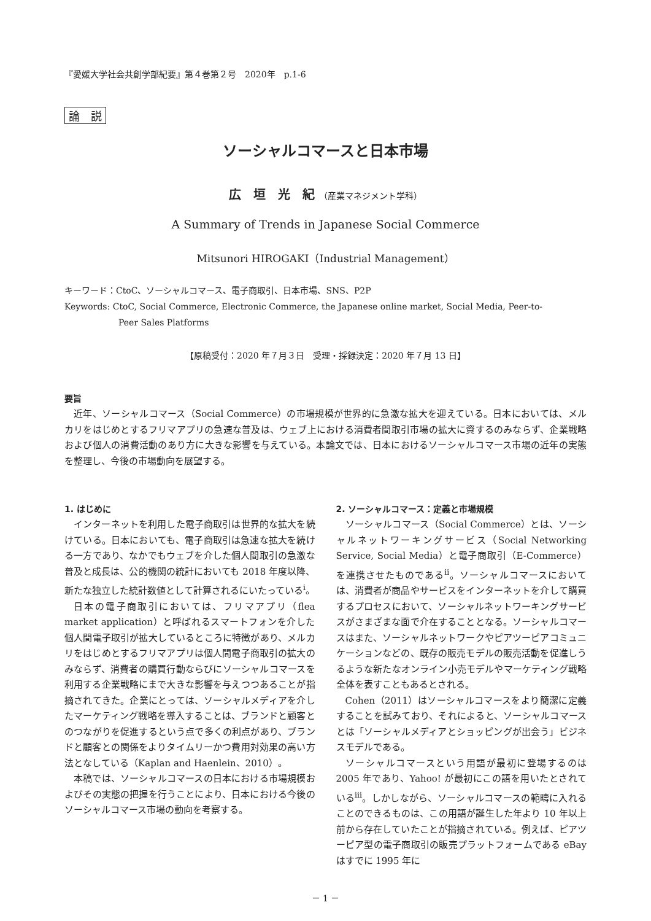『愛媛大学社会共創学部紀要』第４巻第２号　2020年　p.1-6
論　説
ソーシャルコマースと日本市場
広　垣　光　紀 （産業マネジメント学科）
A Summary of Trends in Japanese Social Commerce
Mitsunori HIROGAKI（Industrial Management）
キーワード：CtoC、ソーシャルコマース、電子商取引、日本市場、SNS、P2P
Keywords: CtoC, Social Commerce, Electronic Commerce, the Japanese online market, Social Media, Peer-to-
Peer Sales Platforms
【原稿受付：2020 年７月３日　受理・採録決定：2020 年７月 13 日】
要旨
近年、ソーシャルコマース（Social Commerce）の市場規模が世界的に急激な拡大を迎えている。日本においては、メルカリをはじめとするフリマアプリの急速な普及は、ウェブ上における消費者間取引市場の拡大に資するのみならず、企業戦略および個人の消費活動のあり方に大きな影響を与えている。本論文では、日本におけるソーシャルコマース市場の近年の実態を整理し、今後の市場動向を展望する。
1. はじめに
インターネットを利用した電子商取引は世界的な拡大を続けている。日本においても、電子商取引は急速な拡大を続ける一方であり、なかでもウェブを介した個人間取引の急激な普及と成長は、公的機関の統計においても 2018 年度以降、新たな独立した統計数値として計算されるにいたっている<sup>i</sup>。
日本の電子商取引においては、フリマアプリ（flea market application）と呼ばれるスマートフォンを介した個人間電子取引が拡大しているところに特徴があり、メルカリをはじめとするフリマアプリは個人間電子商取引の拡大のみならず、消費者の購買行動ならびにソーシャルコマースを利用する企業戦略にまで大きな影響を与えつつあることが指摘されてきた。企業にとっては、ソーシャルメディアを介したマーケティング戦略を導入することは、ブランドと顧客とのつながりを促進するという点で多くの利点があり、ブランドと顧客との関係をよりタイムリーかつ費用対効果の高い方法となしている（Kaplan and Haenlein、2010）。
本稿では、ソーシャルコマースの日本における市場規模およびその実態の把握を行うことにより、日本における今後のソーシャルコマース市場の動向を考察する。
2. ソーシャルコマース：定義と市場規模
ソーシャルコマース（Social Commerce）とは、ソーシャルネットワーキングサービス（Social Networking Service, Social Media）と電子商取引（E-Commerce）を連携させたものである<sup>ii</sup>。ソーシャルコマースにおいては、消費者が商品やサービスをインターネットを介して購買するプロセスにおいて、ソーシャルネットワーキングサービスがさまざまな面で介在することとなる。ソーシャルコマースはまた、ソーシャルネットワークやピアツーピアコミュニケーションなどの、既存の販売モデルの販売活動を促進しうるような新たなオンライン小売モデルやマーケティング戦略全体を表すこともあるとされる。
Cohen（2011）はソーシャルコマースをより簡潔に定義することを試みており、それによると、ソーシャルコマースとは「ソーシャルメディアとショッピングが出会う」ビジネスモデルである。
ソーシャルコマースという用語が最初に登場するのは 2005 年であり、Yahoo! が最初にこの語を用いたとされている<sup>iii</sup>。しかしながら、ソーシャルコマースの範疇に入れることのできるものは、この用語が誕生した年より 10 年以上前から存在していたことが指摘されている。例えば、ピアツーピア型の電子商取引の販売プラットフォームである eBay はすでに 1995 年に
－ 1 －